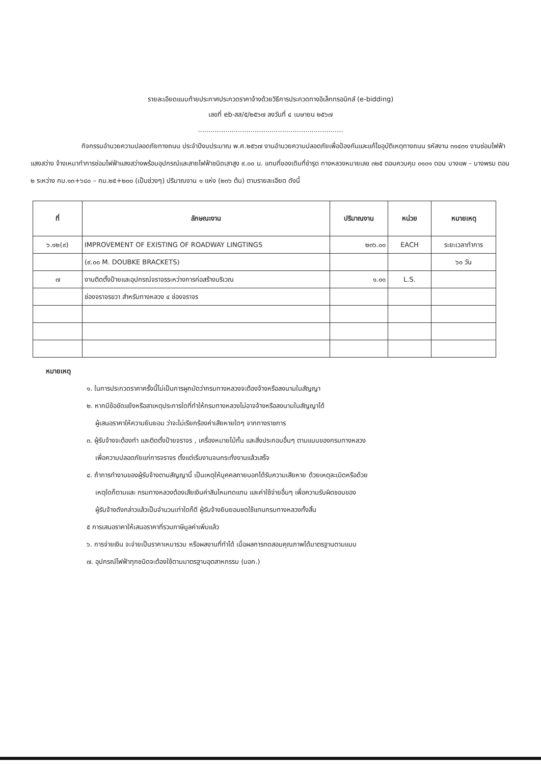รายละเอียดแนบท้ายประกาศประกวดราคาจ้างด้วยวิธีการประกวดทางอิเล็กทรอนิกส์ (e-bidding)
เลขที่ eb-สส/๕/๒๕๖๗ ลงวันที่ ๔ เมษายน ๒๕๖๗
.....................................................................
กิจกรรมอำนวยความปลอดภัยทางถนน ประจำปีงบประมาณ พ.ศ.๒๕๖๗ งานอำนวยความปลอดภัยเพื่อป้องกันและแก้ไขอุบัติเหตุทางถนน รหัสงาน ๓๑๔๓๑ งานซ่อมไฟฟ้าแสงสว่าง จ้างเหมาทำการซ่อมไฟฟ้าแสงสว่างพร้อมอุปกรณ์และสายไฟฟ้าชนิดเสาสูง ๙.๐๐ ม. แทนที่ของเดิมที่ชำรุด ทางหลวงหมายเลข ๓๒๕ ตอนควบคุม ๐๑๐๑ ตอน บางแพ – บางพรม ตอน ๒ ระหว่าง กม.๑๓+๖๘๐ – กม.๒๕+๒๐๐ (เป็นช่วงๆ) ปริมาณงาน ๑ แห่ง (๒๓๖ ต้น) ตามรายละเอียด ดังนี้
| ที่ | ลักษณะงาน | ปริมาณงาน | หน่วย | หมายเหตุ |
| --- | --- | --- | --- | --- |
| ๖.๑๒(๙) | IMPROVEMENT OF EXISTING OF ROADWAY LINGTINGS | ๒๓๖.๐๐ | EACH | ระยะเวลาทำการ |
| | (๙.๐๐ M. DOUBKE BRACKETS) | | | ๖๐ วัน |
| ๗ | งานติดตั้งป้ายและอุปกรณ์จราจรระหว่างการก่อสร้างบริเวณ | ๑.๐๐ | L.S. | |
| | ช่องจราจรขวา สำหรับทางหลวง ๔ ช่องจราจร | | | |
หมายเหตุ
๑. ในการประกวดราคาครั้งนี้ไม่เป็นการผูกมัดว่ากรมทางหลวงจะต้องจ้างหรือลงนามในสัญญา
๒. หากมีข้อขัดแย้งหรือสาเหตุประการใดที่ทำให้กรมทางหลวงไม่อาจจ้างหรือลงนามในสัญญาได้
ผู้เสนอราคาให้ความยินยอม ว่าจะไม่เรียกร้องค่าเสียหายใดๆ จากทางราชการ
๓. ผู้รับจ้างจะต้องทำ และติดตั้งป้ายจราจร , เครื่องหมายไม้กั้น และสิ่งประกอบอื่นๆ ตามแบบของกรมทางหลวง
เพื่อความปลอดภัยแก่การจราจร ตั้งแต่เริ่มงานจนกระทั่งงานแล้วเสร็จ
๔. ถ้าการทำงานของผู้รับจ้างตามสัญญานี้ เป็นเหตุให้บุคคลภายนอกได้รับความเสียหาย ด้วยเหตุละเมิดหรือด้วย
เหตุใดก็ตามและ กรมทางหลวงต้องเสียเงินค่าสินไหมทดแทน และค่าใช้จ่ายอื่นๆ เพื่อความรับผิดชอบของ
ผู้รับจ้างดังกล่าวแล้วเป็นจำนวนเท่าใดก็ดี ผู้รับจ้างยินยอมชดใช้แทนกรมทางหลวงทั้งสิ้น
๕ การเสนอราคาให้เสนอราคาที่รวมภาษีมูลค่าเพิ่มแล้ว
๖. การจ่ายเงิน จะจ่ายเป็นราคาเหมารวม หรือผลงานที่ทำได้ เมื่อผลการทดสอบคุณภาพได้มาตรฐานตามแบบ
๗. อุปกรณ์ไฟฟ้าทุกชนิดจะต้องใช้ตามมาตรฐานอุตสาหกรรม (มอก.)